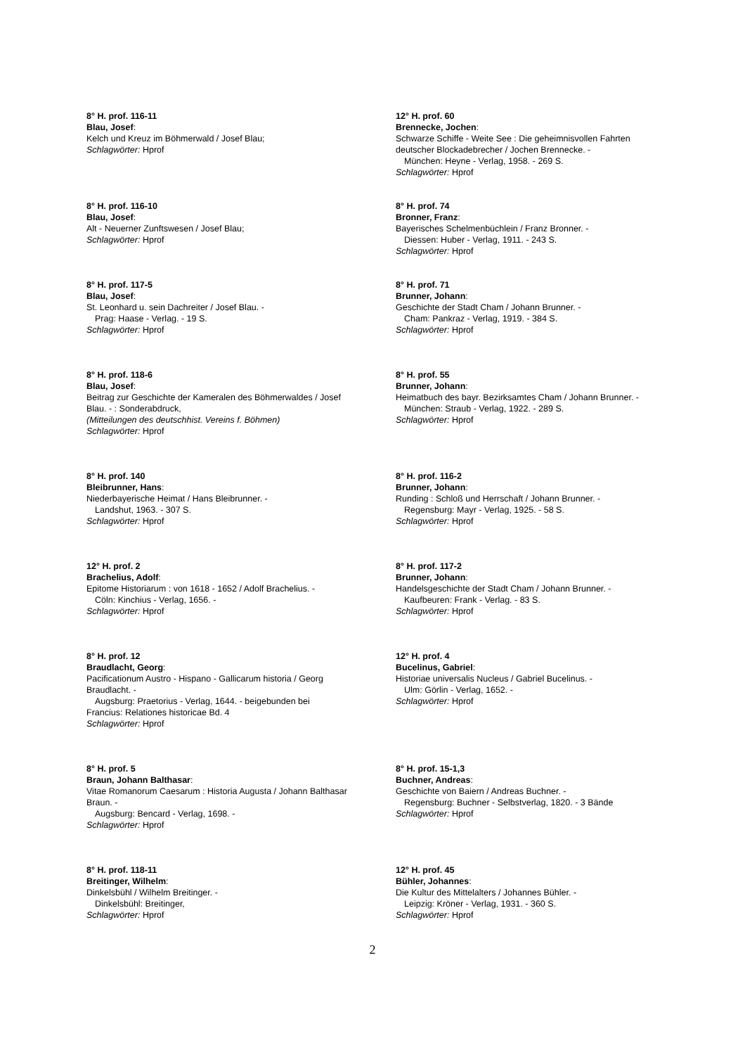8° H. prof. 116-11
Blau, Josef:
Kelch und Kreuz im Böhmerwald / Josef Blau;
Schlagwörter: Hprof
8° H. prof. 116-10
Blau, Josef:
Alt - Neuerner Zunftswesen / Josef Blau;
Schlagwörter: Hprof
8° H. prof. 117-5
Blau, Josef:
St. Leonhard u. sein Dachreiter / Josef Blau. -
Prag: Haase - Verlag. - 19 S.
Schlagwörter: Hprof
8° H. prof. 118-6
Blau, Josef:
Beitrag zur Geschichte der Kameralen des Böhmerwaldes / Josef Blau. - : Sonderabdruck,
(Mitteilungen des deutschhist. Vereins f. Böhmen)
Schlagwörter: Hprof
8° H. prof. 140
Bleibrunner, Hans:
Niederbayerische Heimat / Hans Bleibrunner. -
Landshut, 1963. - 307 S.
Schlagwörter: Hprof
12° H. prof. 2
Brachelius, Adolf:
Epitome Historiarum : von 1618 - 1652 / Adolf Brachelius. -
Cöln: Kinchius - Verlag, 1656. -
Schlagwörter: Hprof
8° H. prof. 12
Braudlacht, Georg:
Pacificationum Austro - Hispano - Gallicarum historia / Georg Braudlacht. -
Augsburg: Praetorius - Verlag, 1644. - beigebunden bei
Francius: Relationes historicae Bd. 4
Schlagwörter: Hprof
8° H. prof. 5
Braun, Johann Balthasar:
Vitae Romanorum Caesarum : Historia Augusta / Johann Balthasar Braun. -
Augsburg: Bencard - Verlag, 1698. -
Schlagwörter: Hprof
8° H. prof. 118-11
Breitinger, Wilhelm:
Dinkelsbühl / Wilhelm Breitinger. -
Dinkelsbühl: Breitinger,
Schlagwörter: Hprof
12° H. prof. 60
Brennecke, Jochen:
Schwarze Schiffe - Weite See : Die geheimnisvollen Fahrten deutscher Blockadebrecher / Jochen Brennecke. -
München: Heyne - Verlag, 1958. - 269 S.
Schlagwörter: Hprof
8° H. prof. 74
Bronner, Franz:
Bayerisches Schelmenbüchlein / Franz Bronner. -
Diessen: Huber - Verlag, 1911. - 243 S.
Schlagwörter: Hprof
8° H. prof. 71
Brunner, Johann:
Geschichte der Stadt Cham / Johann Brunner. -
Cham: Pankraz - Verlag, 1919. - 384 S.
Schlagwörter: Hprof
8° H. prof. 55
Brunner, Johann:
Heimatbuch des bayr. Bezirksamtes Cham / Johann Brunner. -
München: Straub - Verlag, 1922. - 289 S.
Schlagwörter: Hprof
8° H. prof. 116-2
Brunner, Johann:
Runding : Schloß und Herrschaft / Johann Brunner. -
Regensburg: Mayr - Verlag, 1925. - 58 S.
Schlagwörter: Hprof
8° H. prof. 117-2
Brunner, Johann:
Handelsgeschichte der Stadt Cham / Johann Brunner. -
Kaufbeuren: Frank - Verlag. - 83 S.
Schlagwörter: Hprof
12° H. prof. 4
Bucelinus, Gabriel:
Historiae universalis Nucleus / Gabriel Bucelinus. -
Ulm: Görlin - Verlag, 1652. -
Schlagwörter: Hprof
8° H. prof. 15-1,3
Buchner, Andreas:
Geschichte von Baiern / Andreas Buchner. -
Regensburg: Buchner - Selbstverlag, 1820. - 3 Bände
Schlagwörter: Hprof
12° H. prof. 45
Bühler, Johannes:
Die Kultur des Mittelalters / Johannes Bühler. -
Leipzig: Kröner - Verlag, 1931. - 360 S.
Schlagwörter: Hprof
2